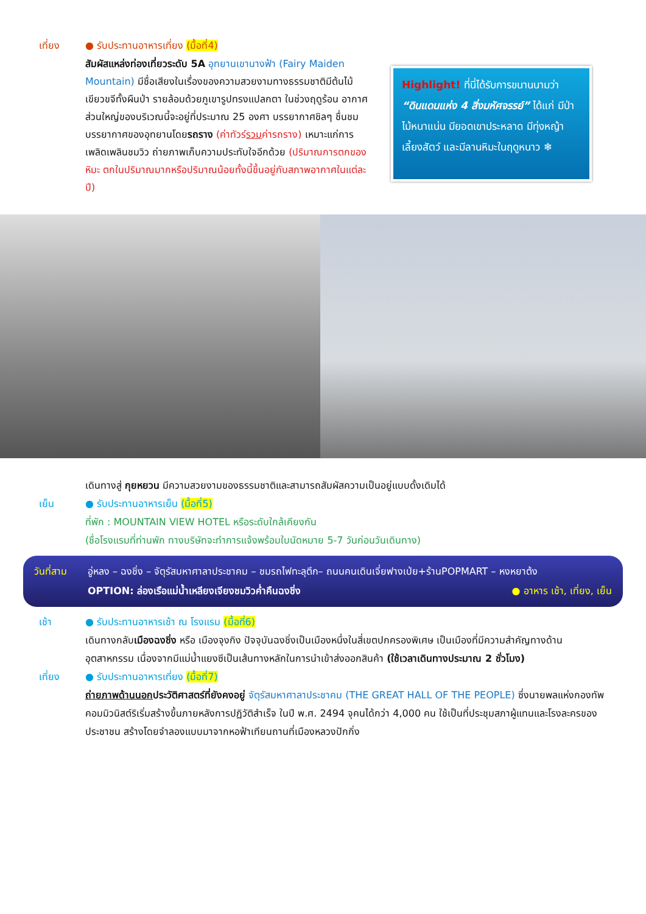เที่ยง ● รับประทานอาหารเที่ยง (มื้อที่4)
สัมผัสแหล่งท่องเที่ยวระดับ 5A อุทยานเขานางฟ้า (Fairy Maiden Mountain) มีชื่อเสียงในเรื่องของความสวยงามทางธรรมชาติมีต้นไม้เขียวขจีทั้งผืนป่า รายล้อมด้วยภูเขารูปทรงแปลกตา ในช่วงฤดูร้อน อากาศส่วนใหญ่ของบริเวณนี้จะอยู่ที่ประมาณ 25 องศา บรรยากาศชิลๆ ชื่นชมบรรยากาศของอุทยานโดยรถราง (ค่าทัวร์รวมค่ารถราง) เหมาะแก่การเพลิดเพลินชมวิว ถ่ายภาพเก็บความประทับใจอีกด้วย (ปริมาณการตกของหิมะ ตกในปริมาณมากหรือปริมาณน้อยทั้งนี้ขึ้นอยู่กับสภาพอากาศในแต่ละปี)
Highlight! ที่นี่ได้รับการขนานนามว่า “ดินแดนแห่ง 4 สิ่งมหัศจรรย์” ได้แก่ มีป่าไม้หนาแน่น มียอดเขาประหลาด มีทุ่งหญ้าเลี้ยงสัตว์ และมีลานหิมะในฤดูหนาว ❄
เดินทางสู่ กุยหยวน มีความสวยงามของธรรมชาติและสามารถสัมผัสความเป็นอยู่แบบดั้งเดิมได้
เย็น ● รับประทานอาหารเย็น (มื้อที่5)
ที่พัก : MOUNTAIN VIEW HOTEL หรือระดับใกล้เคียงกัน
(ชื่อโรงแรมที่ท่านพัก ทางบริษัทจะทำการแจ้งพร้อมใบนัดหมาย 5-7 วันก่อนวันเดินทาง)
วันที่สาม อู่หลง – ฉงชิ่ง – จัตุรัสมหาศาลาประชาคม – ชมรถไฟทะลุตึก– ถนนคนเดินเจี่ยฟางเป่ย+ร้านPOPMART – หงหยาต้ง ● อาหาร เช้า, เที่ยง, เย็น
OPTION: ล่องเรือแม่น้ำเหลียงเจียงชมวิวค่ำคืนฉงชิ่ง
เช้า ● รับประทานอาหารเช้า ณ โรงแรม (มื้อที่6)
เดินทางกลับเมืองฉงชิ่ง หรือ เมืองจุงกิง ปัจจุบันฉงชิ่งเป็นเมืองหนึ่งในสี่เขตปกครองพิเศษ เป็นเมืองที่มีความสำคัญทางด้านอุตสาหกรรม เนื่องจากมีแม่น้ำแยงซีเป็นเส้นทางหลักในการนำเข้าส่งออกสินค้า (ใช้เวลาเดินทางประมาณ 2 ชั่วโมง)
เที่ยง ● รับประทานอาหารเที่ยง (มื้อที่7)
ถ่ายภาพด้านนอกประวัติศาสตร์ที่ยังคงอยู่ จัตุรัสมหาศาลาประชาคม (THE GREAT HALL OF THE PEOPLE) ซึ่งนายพลแห่งกองทัพคอมมิวนิสต์ริเริ่มสร้างขึ้นภายหลังการปฏิวัติสำเร็จ ในปี พ.ศ. 2494 จุคนได้กว่า 4,000 คน ใช้เป็นที่ประชุมสภาผู้แทนและโรงละครของประชาชน สร้างโดยจำลองแบบมาจากหอฟ้าเทียนถานที่เมืองหลวงปักกิ่ง